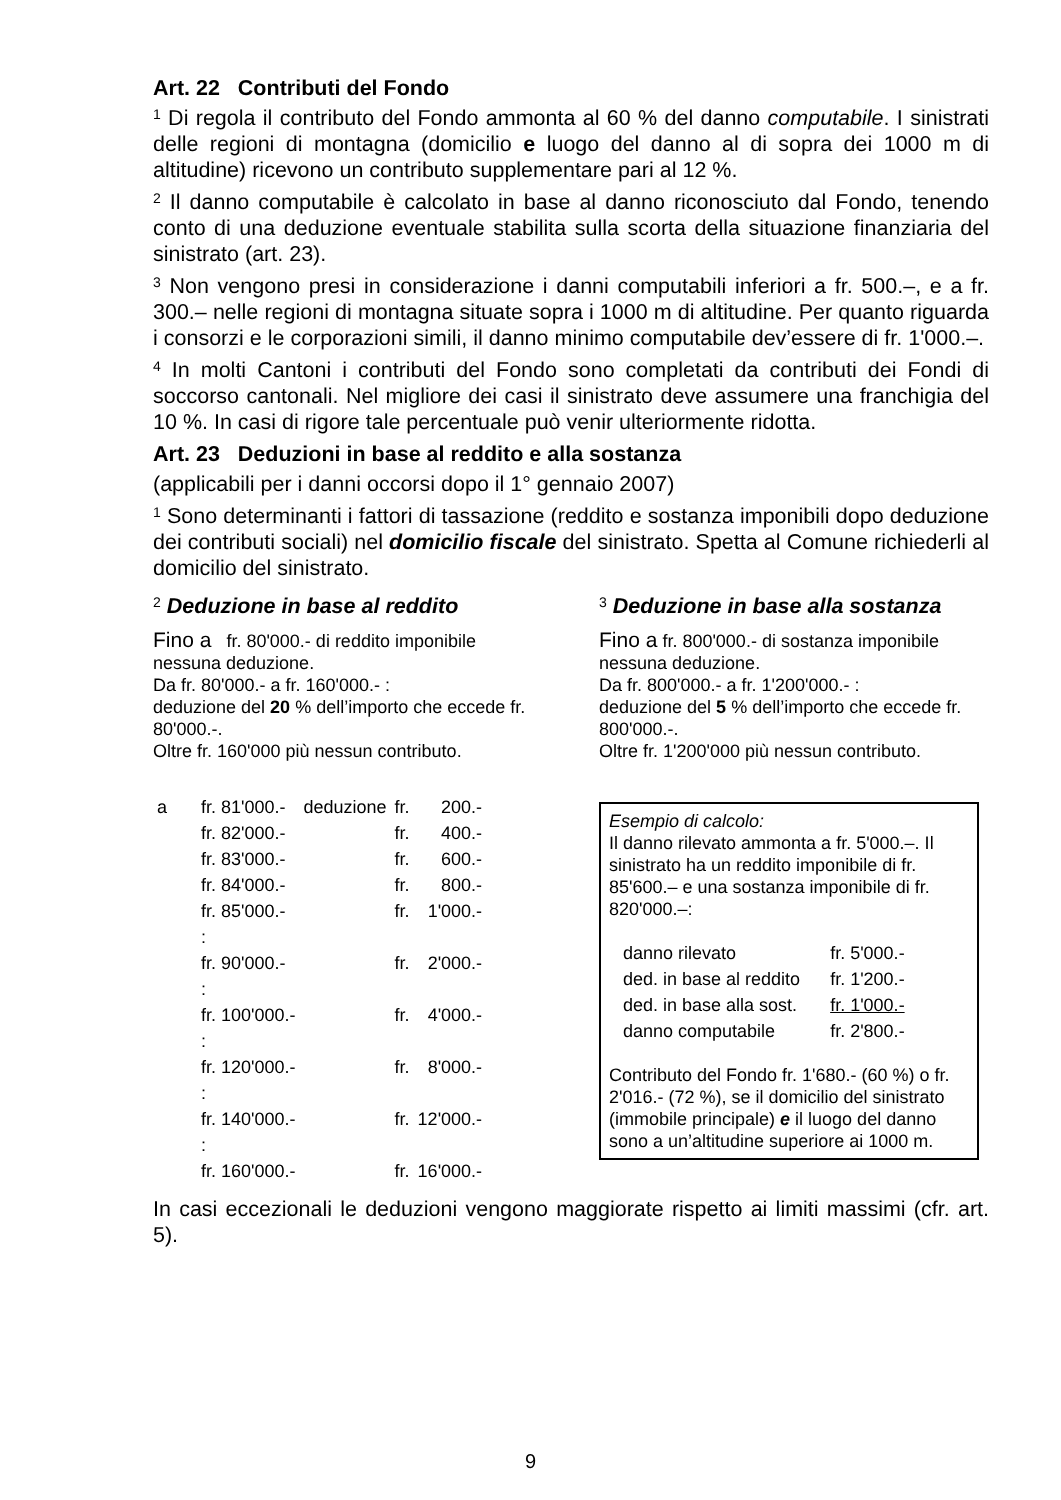Art. 22 Contributi del Fondo
<sup>1</sup> Di regola il contributo del Fondo ammonta al 60 % del danno computabile. I sinistrati delle regioni di montagna (domicilio e luogo del danno al di sopra dei 1000 m di altitudine) ricevono un contributo supplementare pari al 12 %.
<sup>2</sup> Il danno computabile è calcolato in base al danno riconosciuto dal Fondo, tenendo conto di una deduzione eventuale stabilita sulla scorta della situazione finanziaria del sinistrato (art. 23).
<sup>3</sup> Non vengono presi in considerazione i danni computabili inferiori a fr. 500.–, e a fr. 300.– nelle regioni di montagna situate sopra i 1000 m di altitudine. Per quanto riguarda i consorzi e le corporazioni simili, il danno minimo computabile dev’essere di fr. 1'000.–.
<sup>4</sup> In molti Cantoni i contributi del Fondo sono completati da contributi dei Fondi di soccorso cantonali. Nel migliore dei casi il sinistrato deve assumere una franchigia del 10 %. In casi di rigore tale percentuale può venir ulteriormente ridotta.
Art. 23 Deduzioni in base al reddito e alla sostanza
(applicabili per i danni occorsi dopo il 1° gennaio 2007)
<sup>1</sup> Sono determinanti i fattori di tassazione (reddito e sostanza imponibili dopo deduzione dei contributi sociali) nel domicilio fiscale del sinistrato. Spetta al Comune richiederli al domicilio del sinistrato.
<sup>2</sup> Deduzione in base al reddito
Fino a fr. 80'000.- di reddito imponibile nessuna deduzione.
Da fr. 80'000.- a fr. 160'000.- :
deduzione del 20 % dell’importo che eccede fr. 80'000.-.
Oltre fr. 160'000 più nessun contributo.
| a | fr. 81'000.- | deduzione | fr. | 200.- |
| | fr. 82'000.- | | fr. | 400.- |
| | fr. 83'000.- | | fr. | 600.- |
| | fr. 84'000.- | | fr. | 800.- |
| | fr. 85'000.- | | fr. | 1'000.- |
| | : | | | |
| | fr. 90'000.- | | fr. | 2'000.- |
| | : | | | |
| | fr. 100'000.- | | fr. | 4'000.- |
| | : | | | |
| | fr. 120'000.- | | fr. | 8'000.- |
| | : | | | |
| | fr. 140'000.- | | fr. | 12'000.- |
| | : | | | |
| | fr. 160'000.- | | fr. | 16'000.- |
<sup>3</sup> Deduzione in base alla sostanza
Fino a fr. 800'000.- di sostanza imponibile nessuna deduzione.
Da fr. 800'000.- a fr. 1'200'000.- :
deduzione del 5 % dell’importo che eccede fr. 800'000.-.
Oltre fr. 1'200'000 più nessun contributo.
Esempio di calcolo:
Il danno rilevato ammonta a fr. 5'000.–. Il sinistrato ha un reddito imponibile di fr. 85'600.– e una sostanza imponibile di fr. 820'000.–:
| danno rilevato | fr. 5'000.- |
| ded. in base al reddito | fr. 1'200.- |
| ded. in base alla sost. | fr. 1'000.- |
| danno computabile | fr. 2'800.- |
Contributo del Fondo fr. 1'680.- (60 %) o fr. 2'016.- (72 %), se il domicilio del sinistrato (immobile principale) e il luogo del danno sono a un’altitudine superiore ai 1000 m.
In casi eccezionali le deduzioni vengono maggiorate rispetto ai limiti massimi (cfr. art. 5).
9